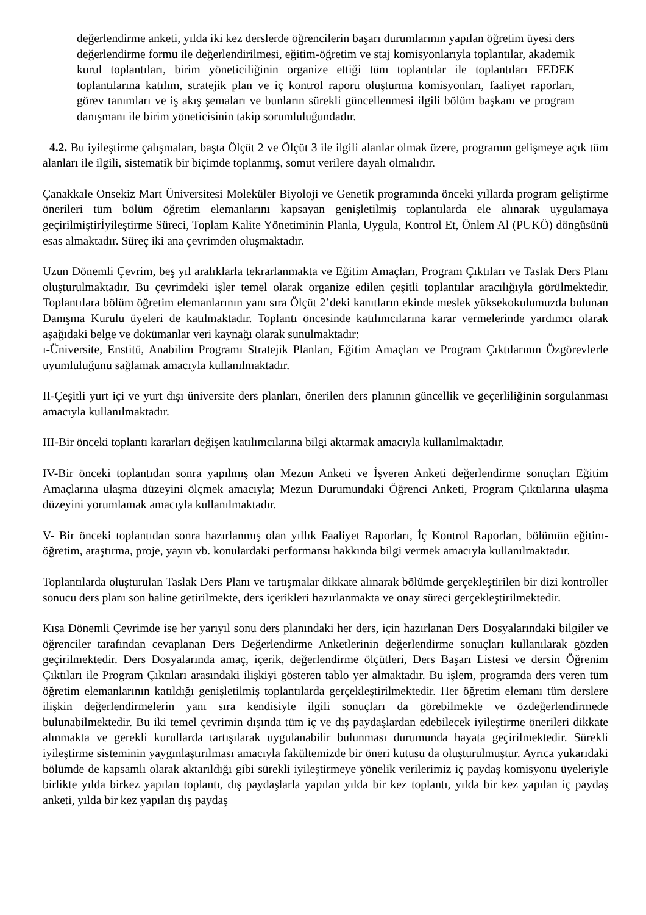değerlendirme anketi, yılda iki kez derslerde öğrencilerin başarı durumlarının yapılan öğretim üyesi ders değerlendirme formu ile değerlendirilmesi, eğitim-öğretim ve staj komisyonlarıyla toplantılar, akademik kurul toplantıları, birim yöneticiliğinin organize ettiği tüm toplantılar ile toplantıları FEDEK toplantılarına katılım, stratejik plan ve iç kontrol raporu oluşturma komisyonları, faaliyet raporları, görev tanımları ve iş akış şemaları ve bunların sürekli güncellenmesi ilgili bölüm başkanı ve program danışmanı ile birim yöneticisinin takip sorumluluğundadır.
4.2. Bu iyileştirme çalışmaları, başta Ölçüt 2 ve Ölçüt 3 ile ilgili alanlar olmak üzere, programın gelişmeye açık tüm alanları ile ilgili, sistematik bir biçimde toplanmış, somut verilere dayalı olmalıdır.
Çanakkale Onsekiz Mart Üniversitesi Moleküler Biyoloji ve Genetik programında önceki yıllarda program geliştirme önerileri tüm bölüm öğretim elemanlarını kapsayan genişletilmiş toplantılarda ele alınarak uygulamaya geçirilmiştirİyileştirme Süreci, Toplam Kalite Yönetiminin Planla, Uygula, Kontrol Et, Önlem Al (PUKÖ) döngüsünü esas almaktadır. Süreç iki ana çevrimden oluşmaktadır.
Uzun Dönemli Çevrim, beş yıl aralıklarla tekrarlanmakta ve Eğitim Amaçları, Program Çıktıları ve Taslak Ders Planı oluşturulmaktadır. Bu çevrimdeki işler temel olarak organize edilen çeşitli toplantılar aracılığıyla görülmektedir. Toplantılara bölüm öğretim elemanlarının yanı sıra Ölçüt 2’deki kanıtların ekinde meslek yüksekokulumuzda bulunan Danışma Kurulu üyeleri de katılmaktadır. Toplantı öncesinde katılımcılarına karar vermelerinde yardımcı olarak aşağıdaki belge ve dokümanlar veri kaynağı olarak sunulmaktadır:
ı-Üniversite, Enstitü, Anabilim Programı Stratejik Planları, Eğitim Amaçları ve Program Çıktılarının Özgörevlerle uyumluluğunu sağlamak amacıyla kullanılmaktadır.
II-Çeşitli yurt içi ve yurt dışı üniversite ders planları, önerilen ders planının güncellik ve geçerliliğinin sorgulanması amacıyla kullanılmaktadır.
III-Bir önceki toplantı kararları değişen katılımcılarına bilgi aktarmak amacıyla kullanılmaktadır.
IV-Bir önceki toplantıdan sonra yapılmış olan Mezun Anketi ve İşveren Anketi değerlendirme sonuçları Eğitim Amaçlarına ulaşma düzeyini ölçmek amacıyla; Mezun Durumundaki Öğrenci Anketi, Program Çıktılarına ulaşma düzeyini yorumlamak amacıyla kullanılmaktadır.
V- Bir önceki toplantıdan sonra hazırlanmış olan yıllık Faaliyet Raporları, İç Kontrol Raporları, bölümün eğitim-öğretim, araştırma, proje, yayın vb. konulardaki performansı hakkında bilgi vermek amacıyla kullanılmaktadır.
Toplantılarda oluşturulan Taslak Ders Planı ve tartışmalar dikkate alınarak bölümde gerçekleştirilen bir dizi kontroller sonucu ders planı son haline getirilmekte, ders içerikleri hazırlanmakta ve onay süreci gerçekleştirilmektedir.
Kısa Dönemli Çevrimde ise her yarıyıl sonu ders planındaki her ders, için hazırlanan Ders Dosyalarındaki bilgiler ve öğrenciler tarafından cevaplanan Ders Değerlendirme Anketlerinin değerlendirme sonuçları kullanılarak gözden geçirilmektedir. Ders Dosyalarında amaç, içerik, değerlendirme ölçütleri, Ders Başarı Listesi ve dersin Öğrenim Çıktıları ile Program Çıktıları arasındaki ilişkiyi gösteren tablo yer almaktadır. Bu işlem, programda ders veren tüm öğretim elemanlarının katıldığı genişletilmiş toplantılarda gerçekleştirilmektedir. Her öğretim elemanı tüm derslere ilişkin değerlendirmelerin yanı sıra kendisiyle ilgili sonuçları da görebilmekte ve özdeğerlendirmede bulunabilmektedir. Bu iki temel çevrimin dışında tüm iç ve dış paydaşlardan edebilecek iyileştirme önerileri dikkate alınmakta ve gerekli kurullarda tartışılarak uygulanabilir bulunması durumunda hayata geçirilmektedir. Sürekli iyileştirme sisteminin yaygınlaştırılması amacıyla fakültemizde bir öneri kutusu da oluşturulmuştur. Ayrıca yukarıdaki bölümde de kapsamlı olarak aktarıldığı gibi sürekli iyileştirmeye yönelik verilerimiz iç paydaş komisyonu üyeleriyle birlikte yılda birkez yapılan toplantı, dış paydaşlarla yapılan yılda bir kez toplantı, yılda bir kez yapılan iç paydaş anketi, yılda bir kez yapılan dış paydaş